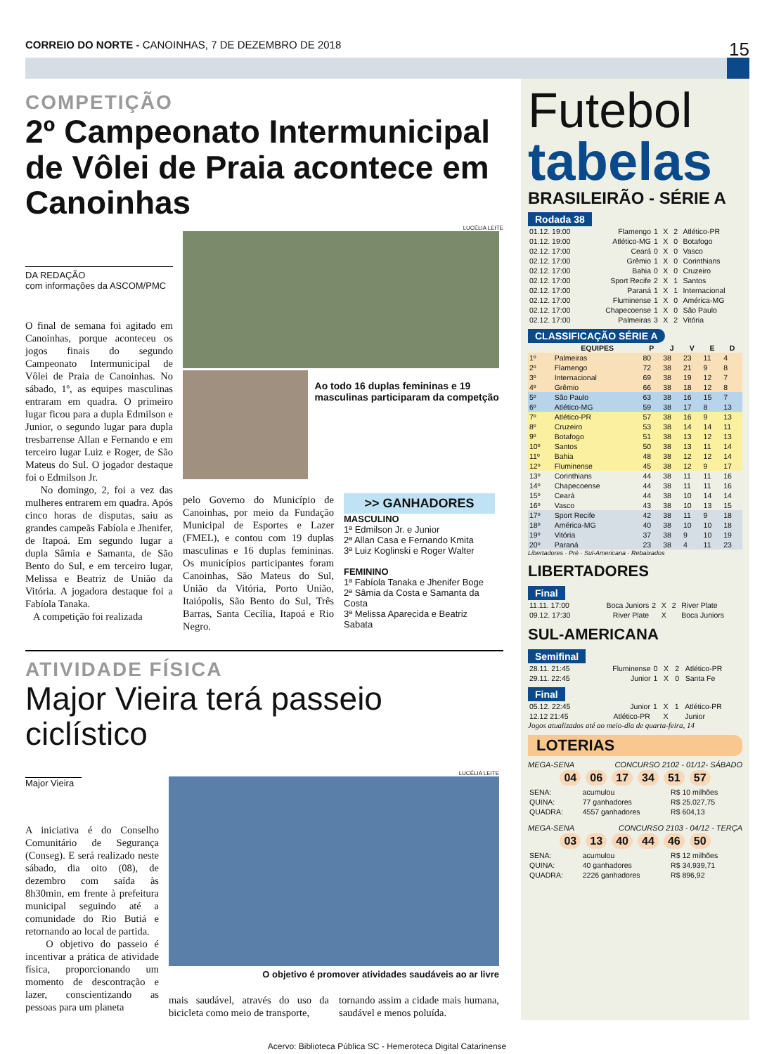CORREIO DO NORTE - CANOINHAS, 7 DE DEZEMBRO DE 2018
15
COMPETIÇÃO
2º Campeonato Intermunicipal de Vôlei de Praia acontece em Canoinhas
LUCÉLIA LEITE
DA REDAÇÃO
com informações da ASCOM/PMC
O final de semana foi agitado em Canoinhas, porque aconteceu os jogos finais do segundo Campeonato Intermunicipal de Vôlei de Praia de Canoinhas. No sábado, 1º, as equipes masculinas entraram em quadra. O primeiro lugar ficou para a dupla Edmilson e Junior, o segundo lugar para dupla tresbarrense Allan e Fernando e em terceiro lugar Luiz e Roger, de São Mateus do Sul. O jogador destaque foi o Edmilson Jr.
No domingo, 2, foi a vez das mulheres entrarem em quadra. Após cinco horas de disputas, saiu as grandes campeãs Fabíola e Jhenifer, de Itapoá. Em segundo lugar a dupla Sâmia e Samanta, de São Bento do Sul, e em terceiro lugar, Melissa e Beatriz de União da Vitória. A jogadora destaque foi a Fabíola Tanaka.
A competição foi realizada
Ao todo 16 duplas femininas e 19 masculinas participaram da competção
pelo Governo do Município de Canoinhas, por meio da Fundação Municipal de Esportes e Lazer (FMEL), e contou com 19 duplas masculinas e 16 duplas femininas. Os municípios participantes foram Canoinhas, São Mateus do Sul, União da Vitória, Porto União, Itaiópolis, São Bento do Sul, Três Barras, Santa Cecília, Itapoá e Rio Negro.
>> GANHADORES
MASCULINO
1ª Edmilson Jr. e Junior
2ª Allan Casa e Fernando Kmita
3ª Luiz Koglinski e Roger Walter
FEMININO
1ª Fabíola Tanaka e Jhenifer Boge
2ª Sâmia da Costa e Samanta da Costa
3ª Melissa Aparecida e Beatriz Sabata
ATIVIDADE FÍSICA
Major Vieira terá passeio ciclístico
Major Vieira
A iniciativa é do Conselho Comunitário de Segurança (Conseg). E será realizado neste sábado, dia oito (08), de dezembro com saída às 8h30min, em frente à prefeitura municipal seguindo até a comunidade do Rio Butiá e retornando ao local de partida.
O objetivo do passeio é incentivar a prática de atividade física, proporcionando um momento de descontração e lazer, conscientizando as pessoas para um planeta
LUCÉLIA LEITE
O objetivo é promover atividades saudáveis ao ar livre
mais saudável, através do uso da bicicleta como meio de transporte,
tornando assim a cidade mais humana, saudável e menos poluída.
Futebol
tabelas
BRASILEIRÃO - SÉRIE A
Rodada 38
| 01.12. 19:00 | Flamengo | 1 | X | 2 | Atlético-PR |
| 01.12. 19:00 | Atlético-MG | 1 | X | 0 | Botafogo |
| 02.12. 17:00 | Ceará | 0 | X | 0 | Vasco |
| 02.12. 17:00 | Grêmio | 1 | X | 0 | Corinthians |
| 02.12. 17:00 | Bahia | 0 | X | 0 | Cruzeiro |
| 02.12. 17:00 | Sport Recife | 2 | X | 1 | Santos |
| 02.12. 17:00 | Paraná | 1 | X | 1 | Internacional |
| 02.12. 17:00 | Fluminense | 1 | X | 0 | América-MG |
| 02.12. 17:00 | Chapecoense | 1 | X | 0 | São Paulo |
| 02.12. 17:00 | Palmeiras | 3 | X | 2 | Vitória |
CLASSIFICAÇÃO SÉRIE A
| | EQUIPES | P | J | V | E | D |
| --- | --- | --- | --- | --- | --- | --- |
| 1º | Palmeiras | 80 | 38 | 23 | 11 | 4 |
| 2º | Flamengo | 72 | 38 | 21 | 9 | 8 |
| 3º | Internacional | 69 | 38 | 19 | 12 | 7 |
| 4º | Grêmio | 66 | 38 | 18 | 12 | 8 |
| 5º | São Paulo | 63 | 38 | 16 | 15 | 7 |
| 6º | Atlético-MG | 59 | 38 | 17 | 8 | 13 |
| 7º | Atlético-PR | 57 | 38 | 16 | 9 | 13 |
| 8º | Cruzeiro | 53 | 38 | 14 | 14 | 11 |
| 9º | Botafogo | 51 | 38 | 13 | 12 | 13 |
| 10º | Santos | 50 | 38 | 13 | 11 | 14 |
| 11º | Bahia | 48 | 38 | 12 | 12 | 14 |
| 12º | Fluminense | 45 | 38 | 12 | 9 | 17 |
| 13º | Corinthians | 44 | 38 | 11 | 11 | 16 |
| 14º | Chapecoense | 44 | 38 | 11 | 11 | 16 |
| 15º | Ceará | 44 | 38 | 10 | 14 | 14 |
| 16º | Vasco | 43 | 38 | 10 | 13 | 15 |
| 17º | Sport Recife | 42 | 38 | 11 | 9 | 18 |
| 18º | América-MG | 40 | 38 | 10 | 10 | 18 |
| 19º | Vitória | 37 | 38 | 9 | 10 | 19 |
| 20º | Paraná | 23 | 38 | 4 | 11 | 23 |
Libertadores · Pré · Sul-Americana · Rebaixados
LIBERTADORES
Final
| 11.11. 17:00 | Boca Juniors | 2 | X | 2 | River Plate |
| 09.12. 17:30 | River Plate | | X | | Boca Juniors |
SUL-AMERICANA
Semifinal
| 28.11. 21:45 | Fluminense | 0 | X | 2 | Atlético-PR |
| 29.11. 22:45 | Junior | 1 | X | 0 | Santa Fe |
Final
| 05.12. 22:45 | Junior | 1 | X | 1 | Atlético-PR |
| 12.12 21:45 | Atlético-PR | | X | | Junior |
Jogos atualizados até ao meio-dia de quarta-feira, 14
LOTERIAS
MEGA-SENA CONCURSO 2102 - 01/12- SÁBADO
04 06 17 34 51 57
| SENA: | acumulou | R$ 10 milhões |
| QUINA: | 77 ganhadores | R$ 25.027,75 |
| QUADRA: | 4557 ganhadores | R$ 604,13 |
MEGA-SENA CONCURSO 2103 - 04/12 - TERÇA
03 13 40 44 46 50
| SENA: | acumulou | R$ 12 milhões |
| QUINA: | 40 ganhadores | R$ 34.939,71 |
| QUADRA: | 2226 ganhadores | R$ 896,92 |
Acervo: Biblioteca Pública SC - Hemeroteca Digital Catarinense